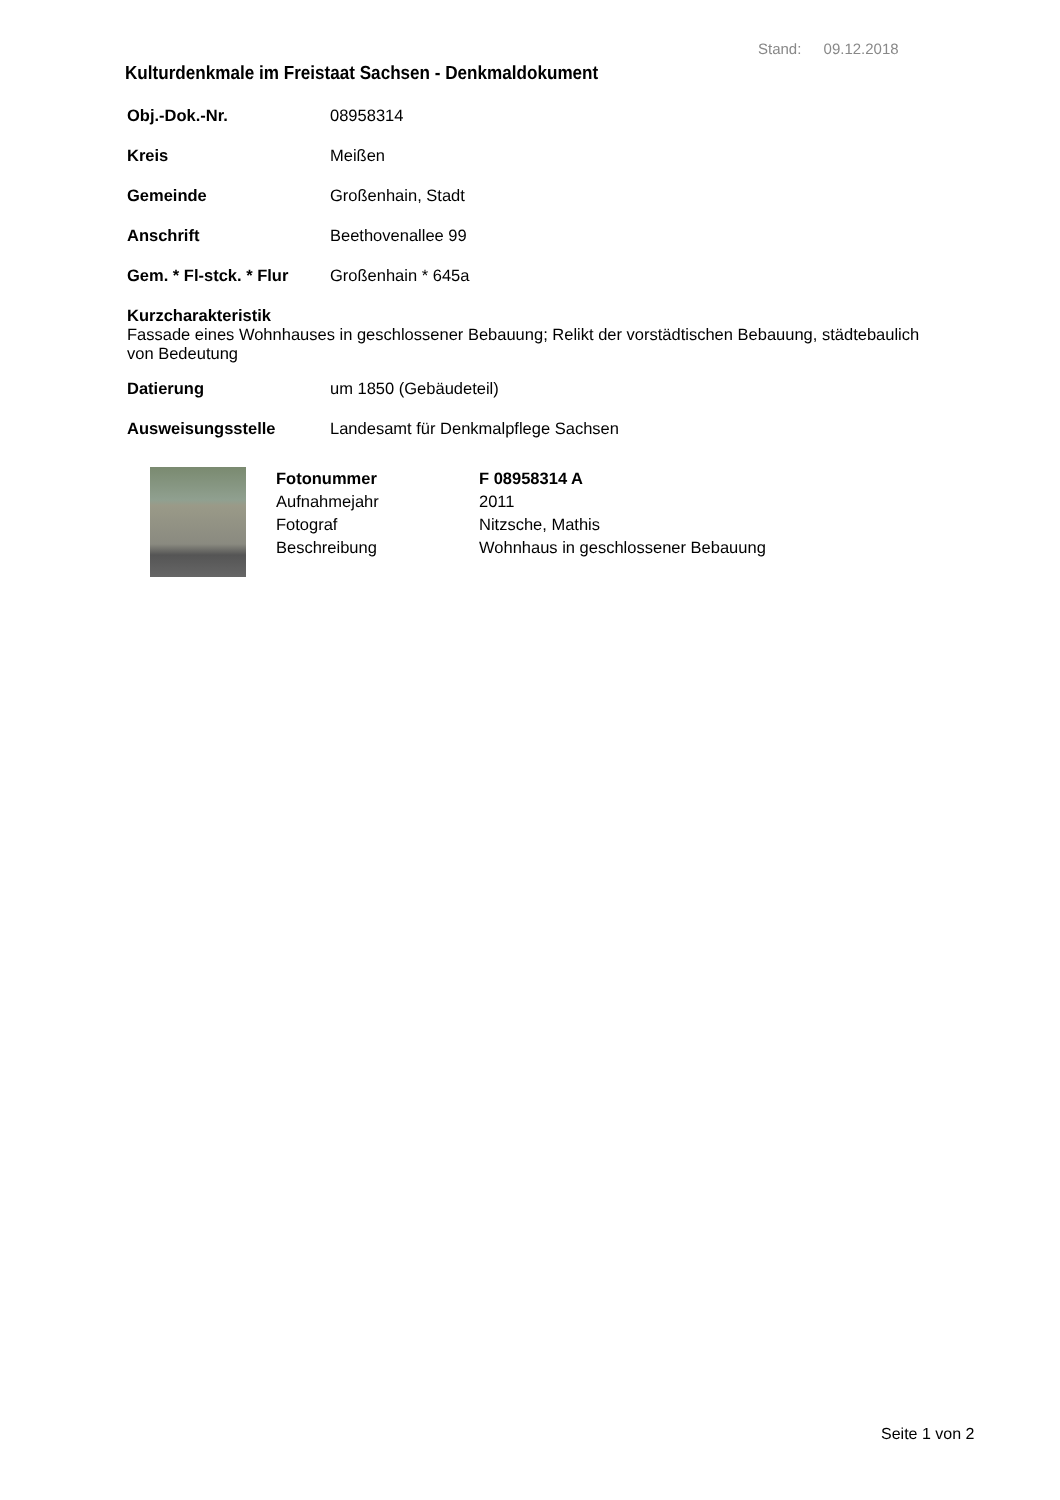Stand: 09.12.2018
Kulturdenkmale im Freistaat Sachsen - Denkmaldokument
Obj.-Dok.-Nr. 08958314
Kreis Meißen
Gemeinde Großenhain, Stadt
Anschrift Beethovenallee 99
Gem. * Fl-stck. * Flur Großenhain * 645a
Kurzcharakteristik
Fassade eines Wohnhauses in geschlossener Bebauung; Relikt der vorstädtischen Bebauung, städtebaulich von Bedeutung
Datierung um 1850 (Gebäudeteil)
Ausweisungsstelle Landesamt für Denkmalpflege Sachsen
Fotonummer F 08958314 A
Aufnahmejahr 2011
Fotograf Nitzsche, Mathis
Beschreibung Wohnhaus in geschlossener Bebauung
Seite 1 von 2